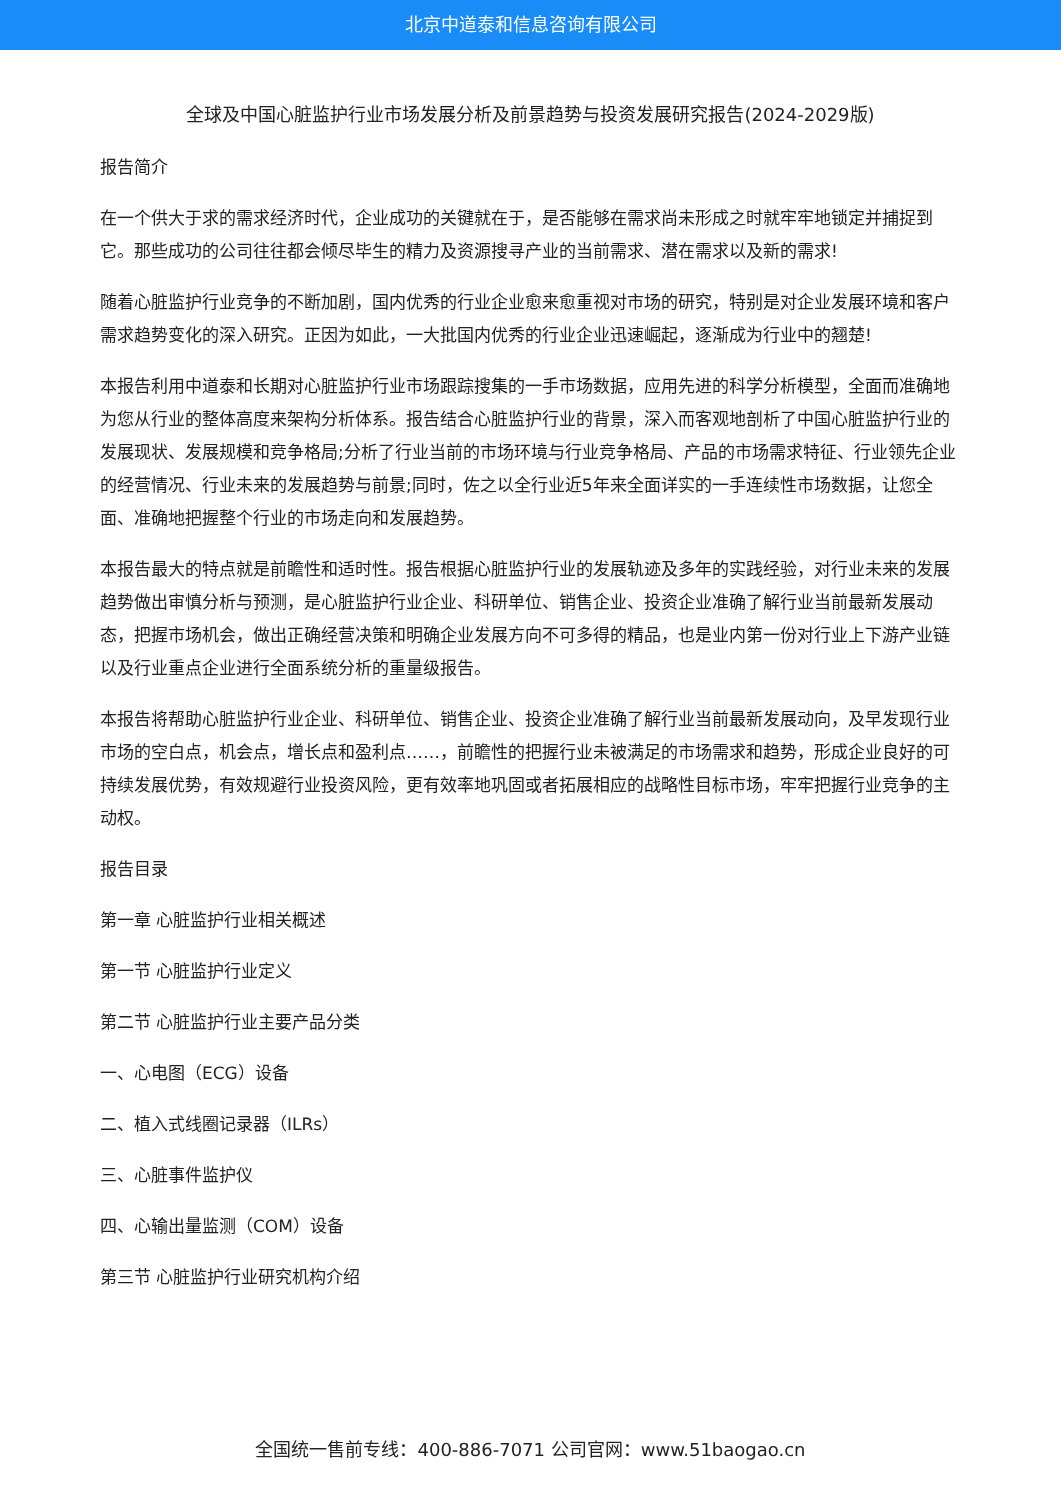北京中道泰和信息咨询有限公司
全球及中国心脏监护行业市场发展分析及前景趋势与投资发展研究报告(2024-2029版)
报告简介
在一个供大于求的需求经济时代，企业成功的关键就在于，是否能够在需求尚未形成之时就牢牢地锁定并捕捉到它。那些成功的公司往往都会倾尽毕生的精力及资源搜寻产业的当前需求、潜在需求以及新的需求!
随着心脏监护行业竞争的不断加剧，国内优秀的行业企业愈来愈重视对市场的研究，特别是对企业发展环境和客户需求趋势变化的深入研究。正因为如此，一大批国内优秀的行业企业迅速崛起，逐渐成为行业中的翘楚!
本报告利用中道泰和长期对心脏监护行业市场跟踪搜集的一手市场数据，应用先进的科学分析模型，全面而准确地为您从行业的整体高度来架构分析体系。报告结合心脏监护行业的背景，深入而客观地剖析了中国心脏监护行业的发展现状、发展规模和竞争格局;分析了行业当前的市场环境与行业竞争格局、产品的市场需求特征、行业领先企业的经营情况、行业未来的发展趋势与前景;同时，佐之以全行业近5年来全面详实的一手连续性市场数据，让您全面、准确地把握整个行业的市场走向和发展趋势。
本报告最大的特点就是前瞻性和适时性。报告根据心脏监护行业的发展轨迹及多年的实践经验，对行业未来的发展趋势做出审慎分析与预测，是心脏监护行业企业、科研单位、销售企业、投资企业准确了解行业当前最新发展动态，把握市场机会，做出正确经营决策和明确企业发展方向不可多得的精品，也是业内第一份对行业上下游产业链以及行业重点企业进行全面系统分析的重量级报告。
本报告将帮助心脏监护行业企业、科研单位、销售企业、投资企业准确了解行业当前最新发展动向，及早发现行业市场的空白点，机会点，增长点和盈利点……，前瞻性的把握行业未被满足的市场需求和趋势，形成企业良好的可持续发展优势，有效规避行业投资风险，更有效率地巩固或者拓展相应的战略性目标市场，牢牢把握行业竞争的主动权。
报告目录
第一章 心脏监护行业相关概述
第一节 心脏监护行业定义
第二节 心脏监护行业主要产品分类
一、心电图（ECG）设备
二、植入式线圈记录器（ILRs）
三、心脏事件监护仪
四、心输出量监测（COM）设备
第三节 心脏监护行业研究机构介绍
全国统一售前专线：400-886-7071 公司官网：www.51baogao.cn